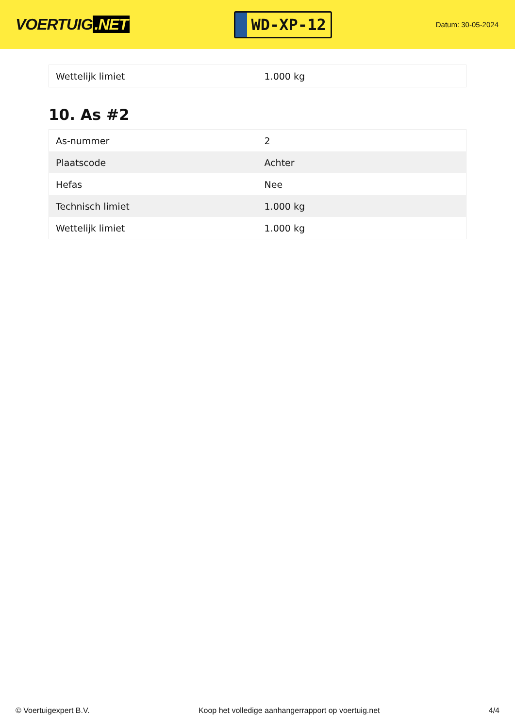VOERTUIG.NET
WD-XP-12
Datum: 30-05-2024
| Wettelijk limiet | 1.000 kg |
10. As #2
| As-nummer | 2 |
| Plaatscode | Achter |
| Hefas | Nee |
| Technisch limiet | 1.000 kg |
| Wettelijk limiet | 1.000 kg |
© Voertuigexpert B.V. Koop het volledige aanhangerrapport op voertuig.net 4/4